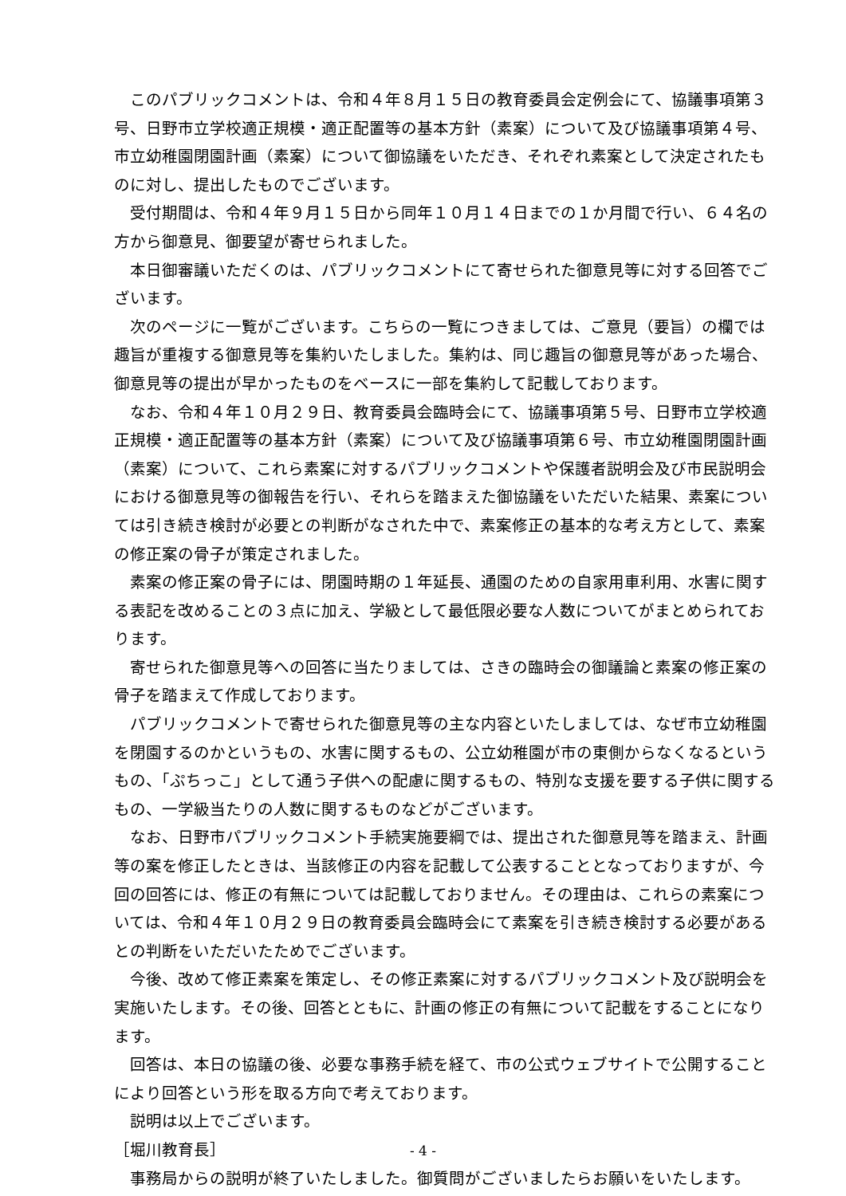このパブリックコメントは、令和４年８月１５日の教育委員会定例会にて、協議事項第３号、日野市立学校適正規模・適正配置等の基本方針（素案）について及び協議事項第４号、市立幼稚園閉園計画（素案）について御協議をいただき、それぞれ素案として決定されたものに対し、提出したものでございます。
受付期間は、令和４年９月１５日から同年１０月１４日までの１か月間で行い、６４名の方から御意見、御要望が寄せられました。
本日御審議いただくのは、パブリックコメントにて寄せられた御意見等に対する回答でございます。
次のページに一覧がございます。こちらの一覧につきましては、ご意見（要旨）の欄では趣旨が重複する御意見等を集約いたしました。集約は、同じ趣旨の御意見等があった場合、御意見等の提出が早かったものをベースに一部を集約して記載しております。
なお、令和４年１０月２９日、教育委員会臨時会にて、協議事項第５号、日野市立学校適正規模・適正配置等の基本方針（素案）について及び協議事項第６号、市立幼稚園閉園計画（素案）について、これら素案に対するパブリックコメントや保護者説明会及び市民説明会における御意見等の御報告を行い、それらを踏まえた御協議をいただいた結果、素案については引き続き検討が必要との判断がなされた中で、素案修正の基本的な考え方として、素案の修正案の骨子が策定されました。
素案の修正案の骨子には、閉園時期の１年延長、通園のための自家用車利用、水害に関する表記を改めることの３点に加え、学級として最低限必要な人数についてがまとめられております。
寄せられた御意見等への回答に当たりましては、さきの臨時会の御議論と素案の修正案の骨子を踏まえて作成しております。
パブリックコメントで寄せられた御意見等の主な内容といたしましては、なぜ市立幼稚園を閉園するのかというもの、水害に関するもの、公立幼稚園が市の東側からなくなるというもの、「ぷちっこ」として通う子供への配慮に関するもの、特別な支援を要する子供に関するもの、一学級当たりの人数に関するものなどがございます。
なお、日野市パブリックコメント手続実施要綱では、提出された御意見等を踏まえ、計画等の案を修正したときは、当該修正の内容を記載して公表することとなっておりますが、今回の回答には、修正の有無については記載しておりません。その理由は、これらの素案については、令和４年１０月２９日の教育委員会臨時会にて素案を引き続き検討する必要があるとの判断をいただいたためでございます。
今後、改めて修正素案を策定し、その修正素案に対するパブリックコメント及び説明会を実施いたします。その後、回答とともに、計画の修正の有無について記載をすることになります。
回答は、本日の協議の後、必要な事務手続を経て、市の公式ウェブサイトで公開することにより回答という形を取る方向で考えております。
説明は以上でございます。
［堀川教育長］
事務局からの説明が終了いたしました。御質問がございましたらお願いをいたします。
- 4 -